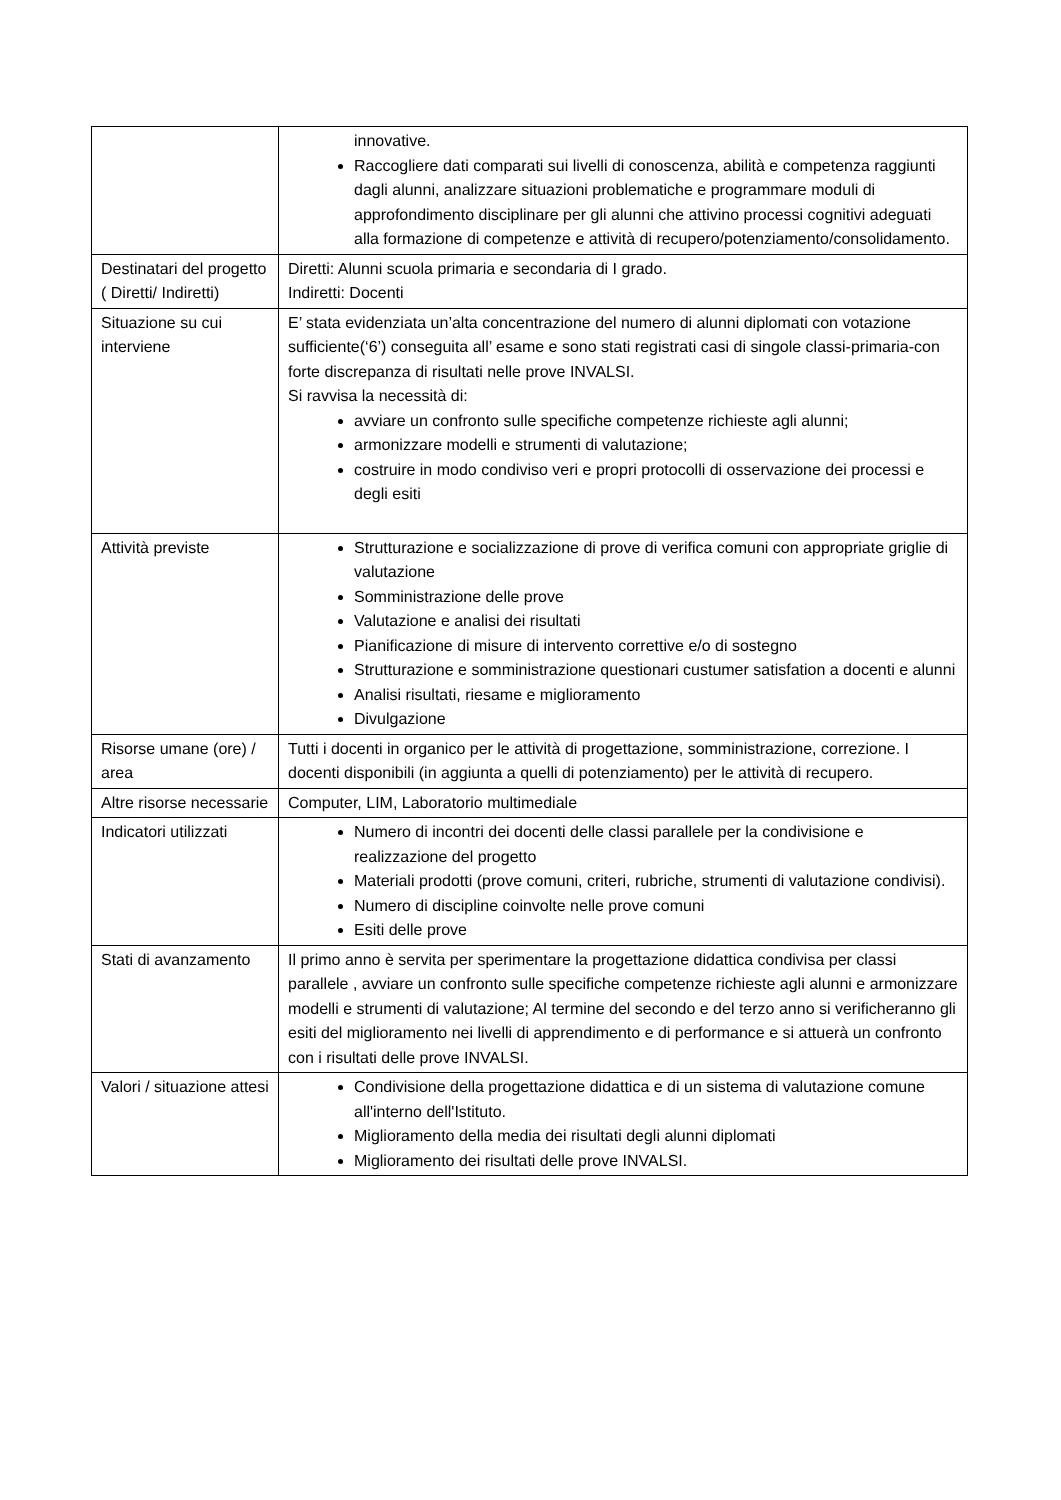| | innovative. Raccogliere dati comparati sui livelli di conoscenza, abilità e competenza raggiunti dagli alunni, analizzare situazioni problematiche e programmare moduli di approfondimento disciplinare per gli alunni che attivino processi cognitivi adeguati alla formazione di competenze e attività di recupero/potenziamento/consolidamento. |
| Destinatari del progetto ( Diretti/ Indiretti) | Diretti: Alunni scuola primaria e secondaria di I grado. Indiretti: Docenti |
| Situazione su cui interviene | E’ stata evidenziata un’alta concentrazione del numero di alunni diplomati con votazione sufficiente(‘6’) conseguita all’ esame e sono stati registrati casi di singole classi-primaria-con forte discrepanza di risultati nelle prove INVALSI. Si ravvisa la necessità di: avviare un confronto sulle specifiche competenze richieste agli alunni; armonizzare modelli e strumenti di valutazione; costruire in modo condiviso veri e propri protocolli di osservazione dei processi e degli esiti |
| Attività previste | Strutturazione e socializzazione di prove di verifica comuni con appropriate griglie di valutazione Somministrazione delle prove Valutazione e analisi dei risultati Pianificazione di misure di intervento correttive e/o di sostegno Strutturazione e somministrazione questionari custumer satisfation a docenti e alunni Analisi risultati, riesame e miglioramento Divulgazione |
| Risorse umane (ore) / area | Tutti i docenti in organico per le attività di progettazione, somministrazione, correzione. I docenti disponibili (in aggiunta a quelli di potenziamento) per le attività di recupero. |
| Altre risorse necessarie | Computer, LIM, Laboratorio multimediale |
| Indicatori utilizzati | Numero di incontri dei docenti delle classi parallele per la condivisione e realizzazione del progetto Materiali prodotti (prove comuni, criteri, rubriche, strumenti di valutazione condivisi). Numero di discipline coinvolte nelle prove comuni Esiti delle prove |
| Stati di avanzamento | Il primo anno è servita per sperimentare la progettazione didattica condivisa per classi parallele , avviare un confronto sulle specifiche competenze richieste agli alunni e armonizzare modelli e strumenti di valutazione; Al termine del secondo e del terzo anno si verificheranno gli esiti del miglioramento nei livelli di apprendimento e di performance e si attuerà un confronto con i risultati delle prove INVALSI. |
| Valori / situazione attesi | Condivisione della progettazione didattica e di un sistema di valutazione comune all'interno dell'Istituto. Miglioramento della media dei risultati degli alunni diplomati Miglioramento dei risultati delle prove INVALSI. |